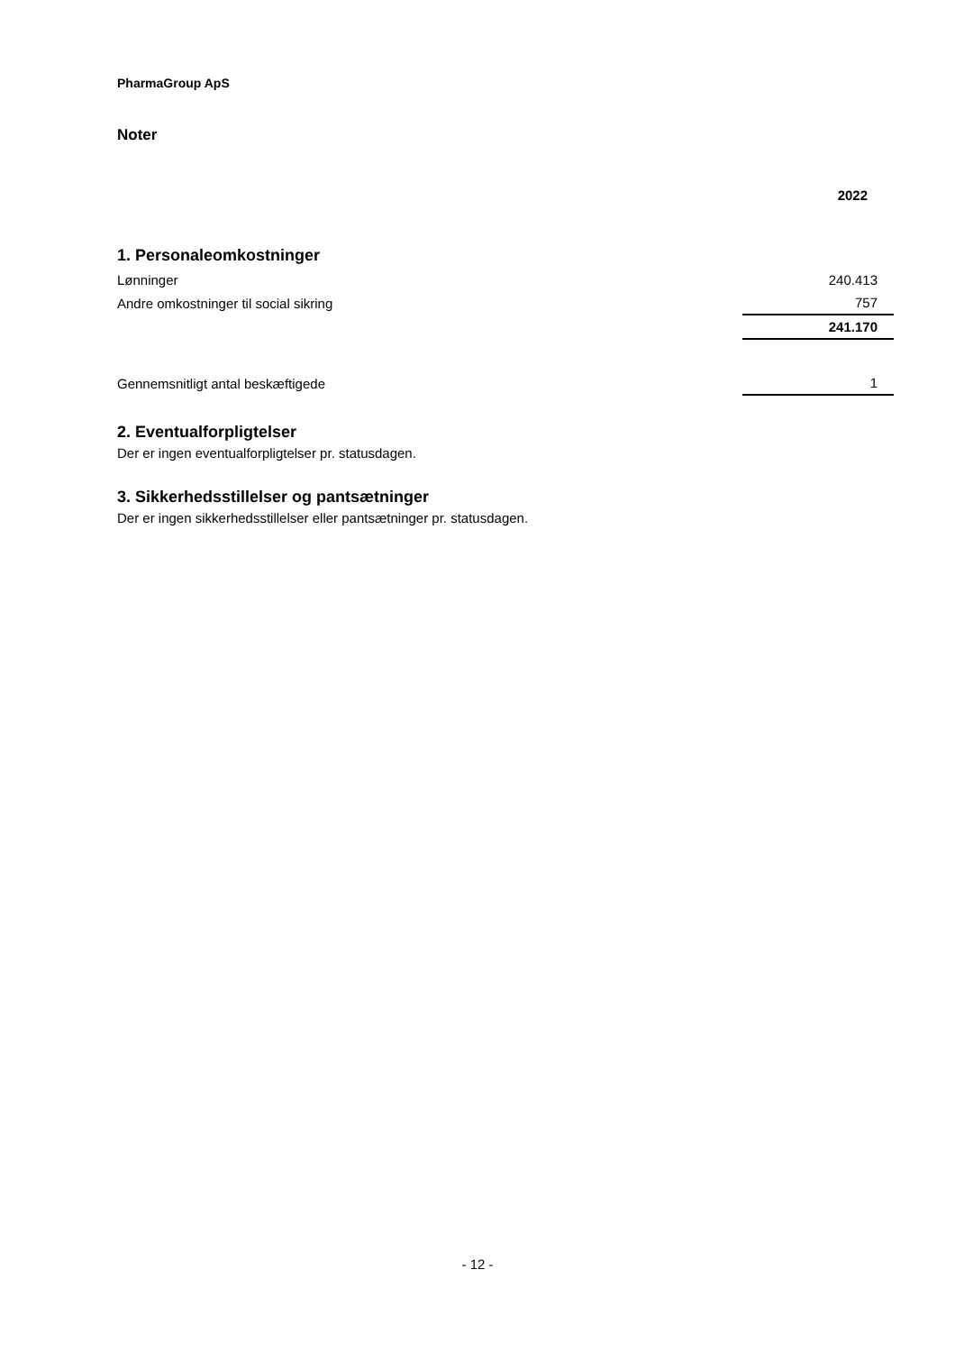PharmaGroup ApS
Noter
| | 2022 |
1. Personaleomkostninger
| Lønninger | 240.413 |
| Andre omkostninger til social sikring | 757 |
| | 241.170 |
| Gennemsnitligt antal beskæftigede | 1 |
2. Eventualforpligtelser
Der er ingen eventualforpligtelser pr. statusdagen.
3. Sikkerhedsstillelser og pantsætninger
Der er ingen sikkerhedsstillelser eller pantsætninger pr. statusdagen.
- 12 -